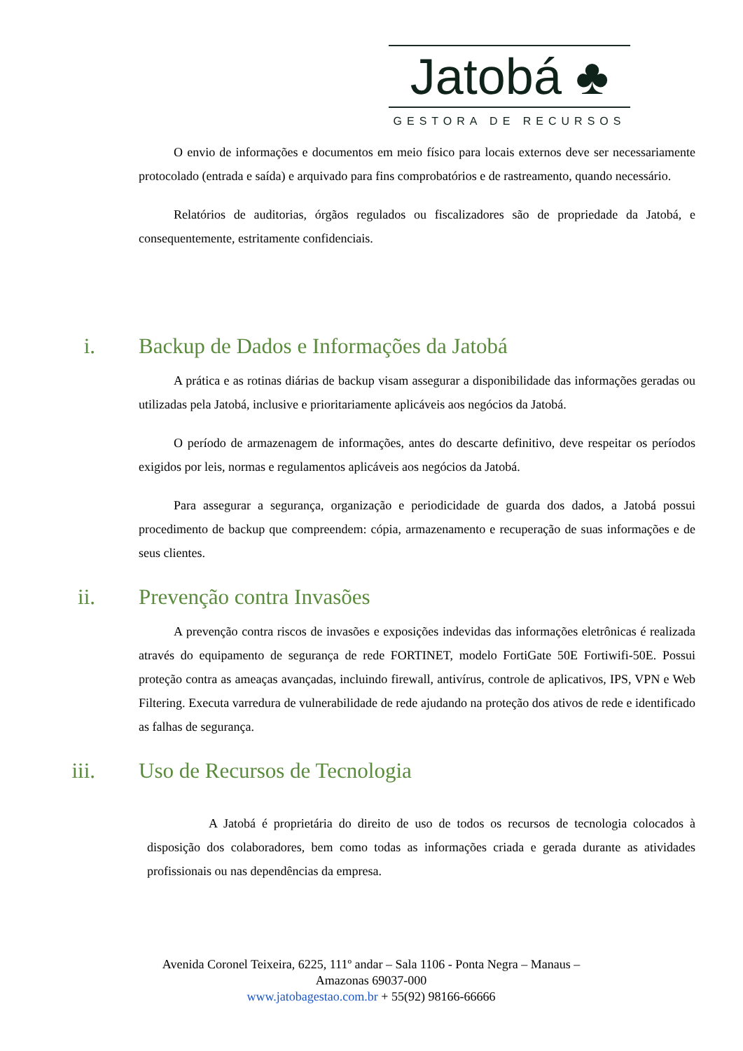Jatobá ♣
GESTORA DE RECURSOS
O envio de informações e documentos em meio físico para locais externos deve ser necessariamente protocolado (entrada e saída) e arquivado para fins comprobatórios e de rastreamento, quando necessário.
Relatórios de auditorias, órgãos regulados ou fiscalizadores são de propriedade da Jatobá, e consequentemente, estritamente confidenciais.
i. Backup de Dados e Informações da Jatobá
A prática e as rotinas diárias de backup visam assegurar a disponibilidade das informações geradas ou utilizadas pela Jatobá, inclusive e prioritariamente aplicáveis aos negócios da Jatobá.
O período de armazenagem de informações, antes do descarte definitivo, deve respeitar os períodos exigidos por leis, normas e regulamentos aplicáveis aos negócios da Jatobá.
Para assegurar a segurança, organização e periodicidade de guarda dos dados, a Jatobá possui procedimento de backup que compreendem: cópia, armazenamento e recuperação de suas informações e de seus clientes.
ii. Prevenção contra Invasões
A prevenção contra riscos de invasões e exposições indevidas das informações eletrônicas é realizada através do equipamento de segurança de rede FORTINET, modelo FortiGate 50E Fortiwifi-50E. Possui proteção contra as ameaças avançadas, incluindo firewall, antivírus, controle de aplicativos, IPS, VPN e Web Filtering. Executa varredura de vulnerabilidade de rede ajudando na proteção dos ativos de rede e identificado as falhas de segurança.
iii. Uso de Recursos de Tecnologia
A Jatobá é proprietária do direito de uso de todos os recursos de tecnologia colocados à disposição dos colaboradores, bem como todas as informações criada e gerada durante as atividades profissionais ou nas dependências da empresa.
Avenida Coronel Teixeira, 6225, 111º andar – Sala 1106 - Ponta Negra – Manaus –
Amazonas 69037-000
www.jatobagestao.com.br + 55(92) 98166-66666